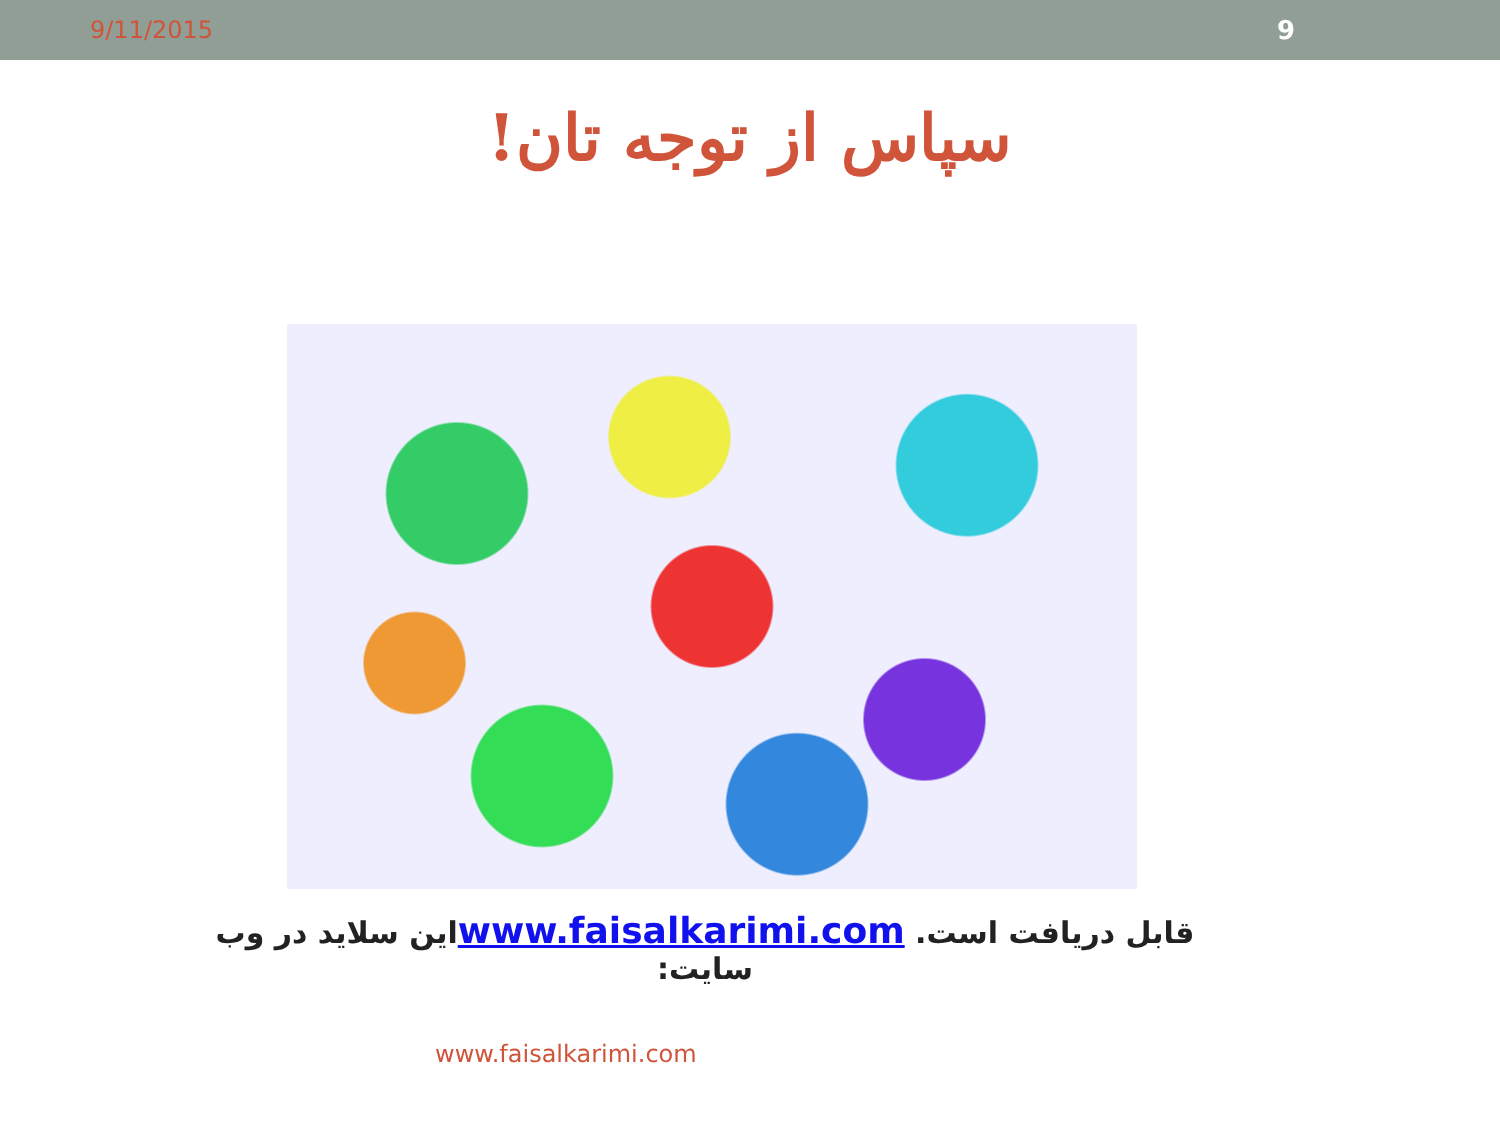9/11/2015 9
سپاس از توجه تان!
قابل دریافت است. www.faisalkarimi.comاین سلاید در وب سایت:
www.faisalkarimi.com